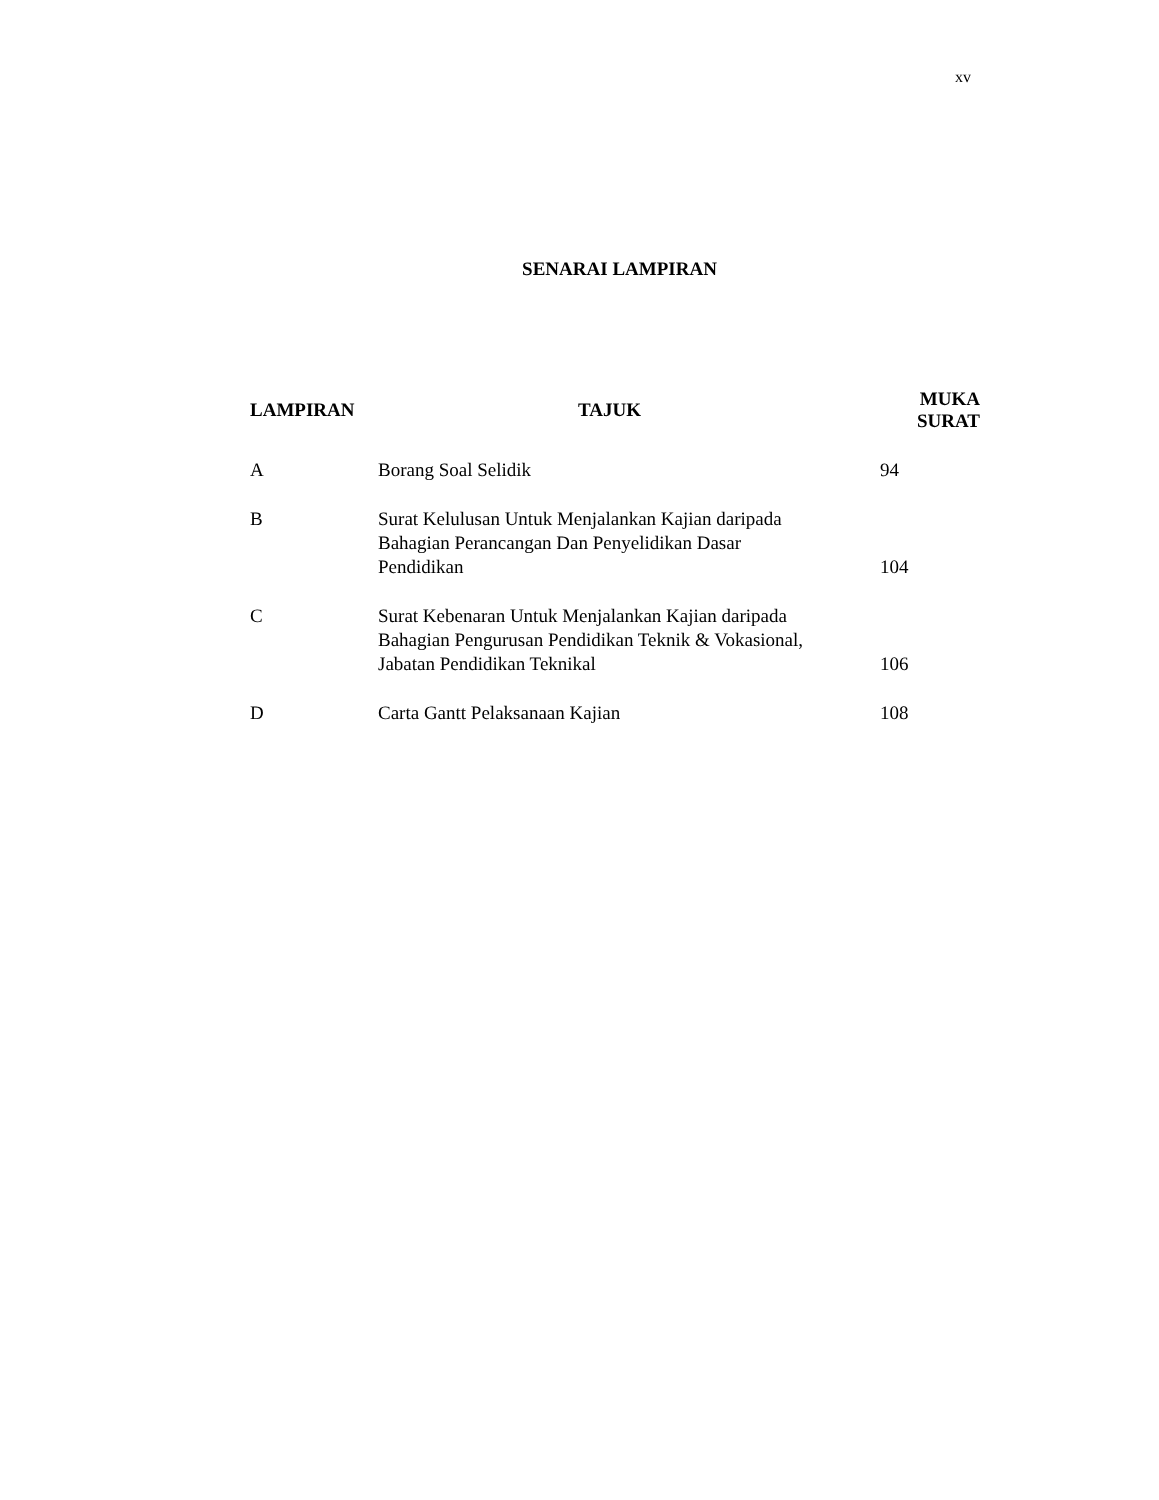xv
SENARAI LAMPIRAN
| LAMPIRAN | TAJUK | MUKA SURAT |
| --- | --- | --- |
| A | Borang Soal Selidik | 94 |
| B | Surat Kelulusan Untuk Menjalankan Kajian daripada Bahagian Perancangan Dan Penyelidikan Dasar Pendidikan | 104 |
| C | Surat Kebenaran Untuk Menjalankan Kajian daripada Bahagian Pengurusan Pendidikan Teknik & Vokasional, Jabatan Pendidikan Teknikal | 106 |
| D | Carta Gantt Pelaksanaan Kajian | 108 |